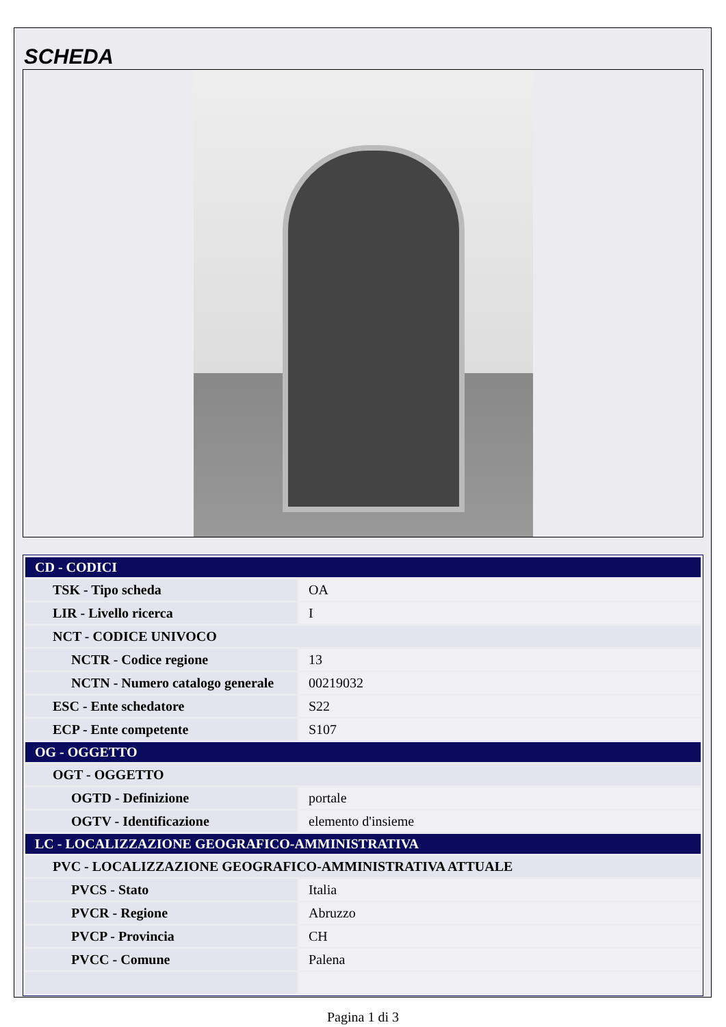SCHEDA
| CD - CODICI | |
| TSK - Tipo scheda | OA |
| LIR - Livello ricerca | I |
| NCT - CODICE UNIVOCO | |
| NCTR - Codice regione | 13 |
| NCTN - Numero catalogo generale | 00219032 |
| ESC - Ente schedatore | S22 |
| ECP - Ente competente | S107 |
| OG - OGGETTO | |
| OGT - OGGETTO | |
| OGTD - Definizione | portale |
| OGTV - Identificazione | elemento d'insieme |
| LC - LOCALIZZAZIONE GEOGRAFICO-AMMINISTRATIVA | |
| PVC - LOCALIZZAZIONE GEOGRAFICO-AMMINISTRATIVA ATTUALE | |
| PVCS - Stato | Italia |
| PVCR - Regione | Abruzzo |
| PVCP - Provincia | CH |
| PVCC - Comune | Palena |
Pagina 1 di 3